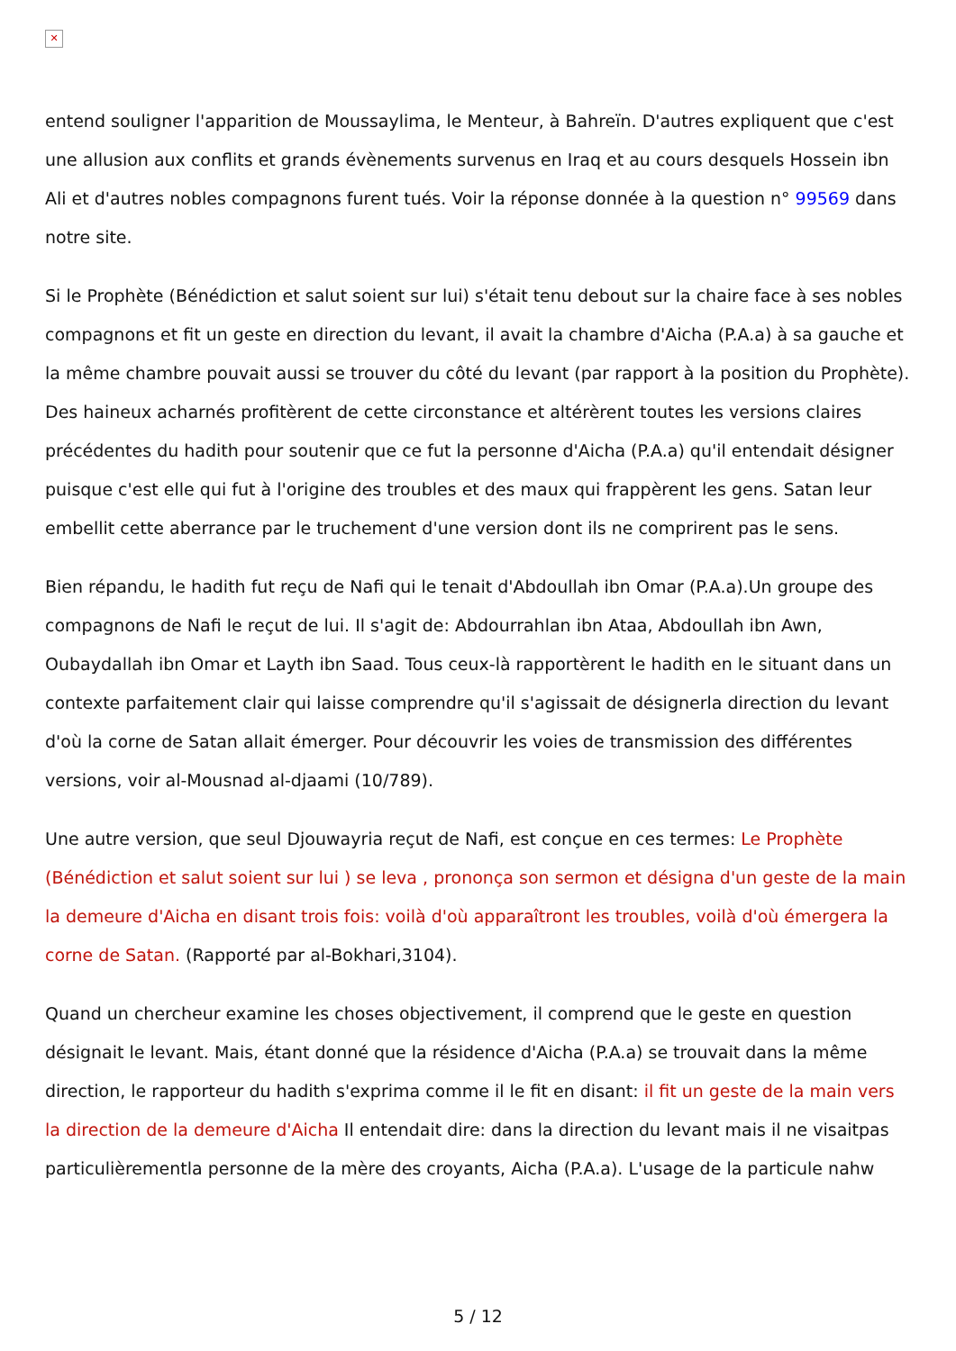✕
entend souligner l'apparition de Moussaylima, le Menteur, à Bahreïn. D'autres expliquent que c'est une allusion aux conflits et grands évènements survenus en Iraq et au cours desquels Hossein ibn Ali et d'autres nobles compagnons furent tués. Voir la réponse donnée à la question n° 99569 dans notre site.
Si le Prophète (Bénédiction et salut soient sur lui) s'était tenu debout sur la chaire face à ses nobles compagnons et fit un geste en direction du levant, il avait la chambre d'Aicha (P.A.a) à sa gauche et la même chambre pouvait aussi se trouver du côté du levant (par rapport à la position du Prophète). Des haineux acharnés profitèrent de cette circonstance et altérèrent toutes les versions claires précédentes du hadith pour soutenir que ce fut la personne d'Aicha (P.A.a) qu'il entendait désigner puisque c'est elle qui fut à l'origine des troubles et des maux qui frappèrent les gens. Satan leur embellit cette aberrance par le truchement d'une version dont ils ne comprirent pas le sens.
Bien répandu, le hadith fut reçu de Nafi qui le tenait d'Abdoullah ibn Omar (P.A.a).Un groupe des compagnons de Nafi le reçut de lui. Il s'agit de: Abdourrahlan ibn Ataa, Abdoullah ibn Awn, Oubaydallah ibn Omar et Layth ibn Saad. Tous ceux-là rapportèrent le hadith en le situant dans un contexte parfaitement clair qui laisse comprendre qu'il s'agissait de désignerla direction du levant d'où la corne de Satan allait émerger. Pour découvrir les voies de transmission des différentes versions, voir al-Mousnad al-djaami (10/789).
Une autre version, que seul Djouwayria reçut de Nafi, est conçue en ces termes: Le Prophète (Bénédiction et salut soient sur lui ) se leva , prononça son sermon et désigna d'un geste de la main la demeure d'Aicha en disant trois fois: voilà d'où apparaîtront les troubles, voilà d'où émergera la corne de Satan. (Rapporté par al-Bokhari,3104).
Quand un chercheur examine les choses objectivement, il comprend que le geste en question désignait le levant. Mais, étant donné que la résidence d'Aicha (P.A.a) se trouvait dans la même direction, le rapporteur du hadith s'exprima comme il le fit en disant: il fit un geste de la main vers la direction de la demeure d'Aicha Il entendait dire: dans la direction du levant mais il ne visaitpas particulièrementla personne de la mère des croyants, Aicha (P.A.a). L'usage de la particule nahw
5 / 12